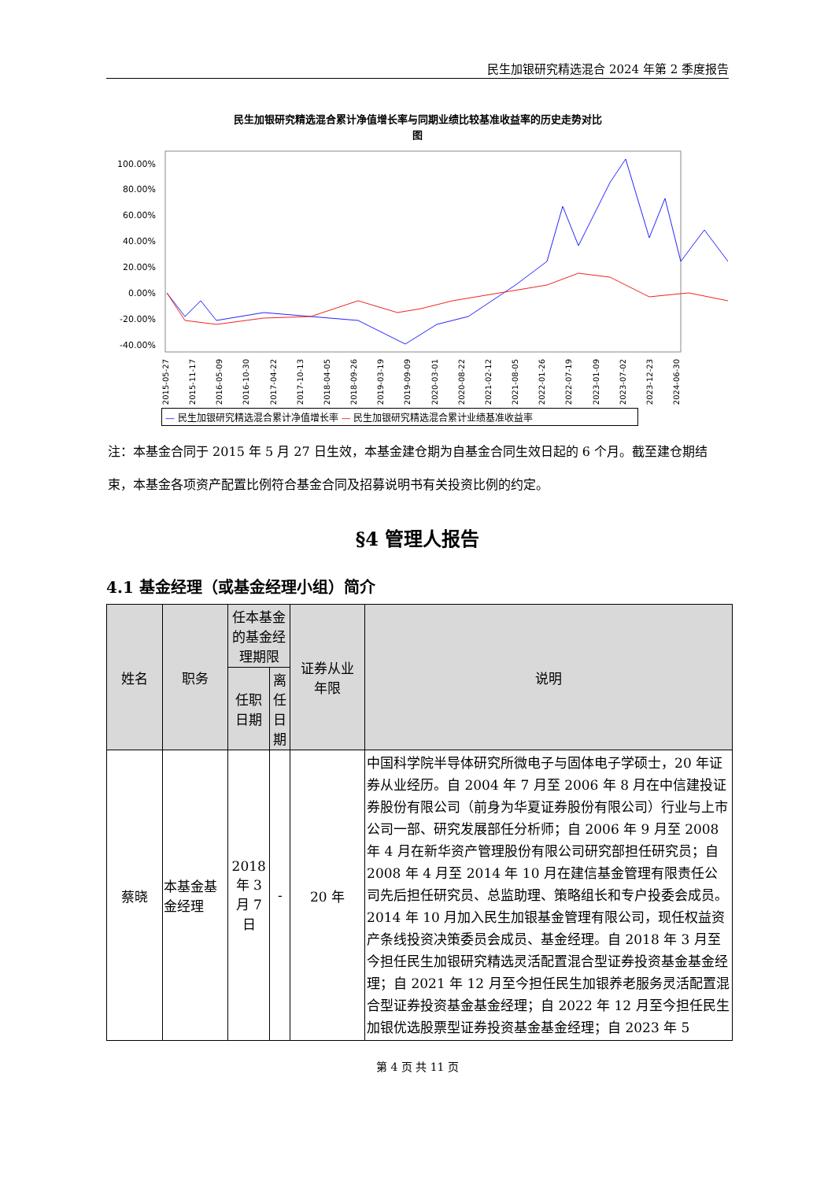民生加银研究精选混合 2024 年第 2 季度报告
民生加银研究精选混合累计净值增长率与同期业绩比较基准收益率的历史走势对比
图
100.00%
80.00%
60.00%
40.00%
20.00%
0.00%
-20.00%
-40.00%
2015-05-27 2015-11-17 2016-05-09 2016-10-30 2017-04-22 2017-10-13 2018-04-05 2018-09-26 2019-03-19 2019-09-09 2020-03-01 2020-08-22 2021-02-12 2021-08-05 2022-01-26 2022-07-19 2023-01-09 2023-07-02 2023-12-23 2024-06-30
— 民生加银研究精选混合累计净值增长率 — 民生加银研究精选混合累计业绩基准收益率
注：本基金合同于 2015 年 5 月 27 日生效，本基金建仓期为自基金合同生效日起的 6 个月。截至建仓期结束，本基金各项资产配置比例符合基金合同及招募说明书有关投资比例的约定。
§4 管理人报告
4.1 基金经理（或基金经理小组）简介
| 姓名 | 职务 | 任本基金的基金经理期限 | | 证券从业 年限 | 说明 |
| --- | --- | --- | --- | --- | --- |
| | | 任职日期 | 离任日期 | | |
| 蔡晓 | 本基金基金经理 | 2018 年 3 月 7 日 | - | 20 年 | 中国科学院半导体研究所微电子与固体电子学硕士，20 年证券从业经历。自 2004 年 7 月至 2006 年 8 月在中信建投证券股份有限公司（前身为华夏证券股份有限公司）行业与上市公司一部、研究发展部任分析师；自 2006 年 9 月至 2008 年 4 月在新华资产管理股份有限公司研究部担任研究员；自 2008 年 4 月至 2014 年 10 月在建信基金管理有限责任公司先后担任研究员、总监助理、策略组长和专户投委会成员。2014 年 10 月加入民生加银基金管理有限公司，现任权益资产条线投资决策委员会成员、基金经理。自 2018 年 3 月至今担任民生加银研究精选灵活配置混合型证券投资基金基金经理；自 2021 年 12 月至今担任民生加银养老服务灵活配置混合型证券投资基金基金经理；自 2022 年 12 月至今担任民生加银优选股票型证券投资基金基金经理；自 2023 年 5 |
第 4 页 共 11 页